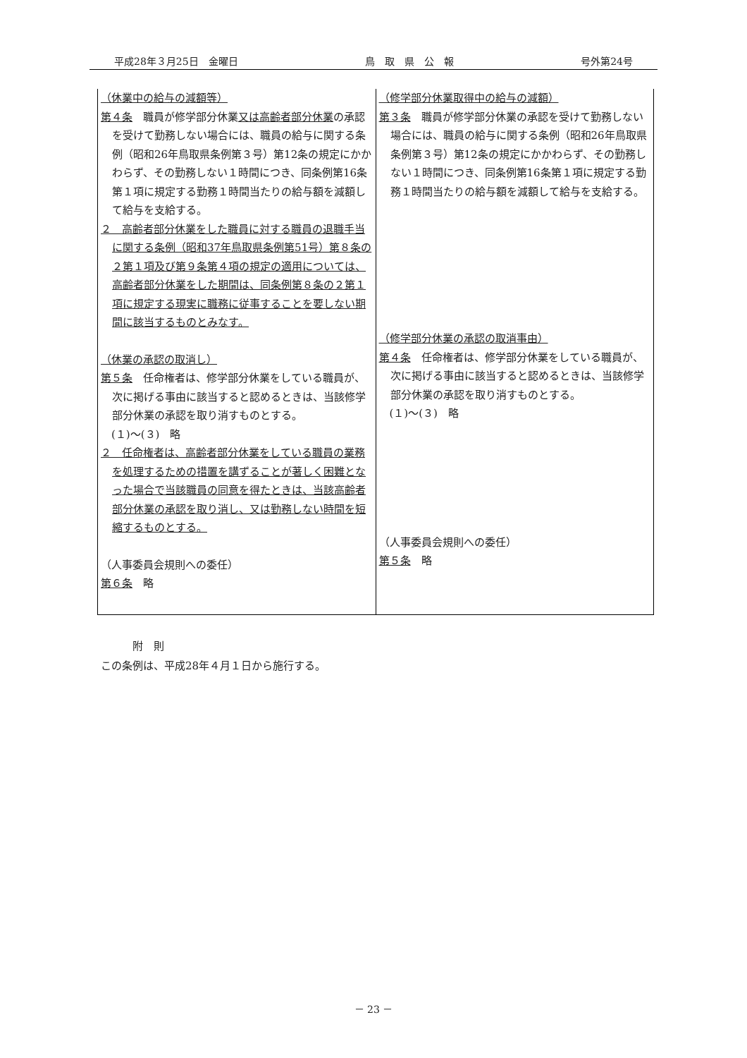平成28年３月25日　金曜日 鳥　取　県　公　報 号外第24号
| （休業中の給与の減額等） 第４条 職員が修学部分休業 又は高齢者部分休業 の承認を受けて勤務しない場合には、職員の給与に関する条例（昭和26年鳥取県条例第３号）第12条の規定にかかわらず、その勤務しない１時間につき、同条例第16条第１項に規定する勤務１時間当たりの給与額を減額して給与を支給する。 ２ 高齢者部分休業をした職員に対する職員の退職手当に関する条例（昭和37年鳥取県条例第51号）第８条の２第１項及び第９条第４項の規定の適用については、高齢者部分休業をした期間は、同条例第８条の２第１項に規定する現実に職務に従事することを要しない期間に該当するものとみなす。 （休業の承認の取消し） 第５条 任命権者は、修学部分休業をしている職員が、次に掲げる事由に該当すると認めるときは、当該修学部分休業の承認を取り消すものとする。 (１)～(３) 略 ２ 任命権者は、高齢者部分休業をしている職員の業務を処理するための措置を講ずることが著しく困難となった場合で当該職員の同意を得たときは、当該高齢者部分休業の承認を取り消し、又は勤務しない時間を短縮するものとする。 （人事委員会規則への委任） 第６条 略 | （修学部分休業取得中の給与の減額） 第３条 職員が修学部分休業の承認を受けて勤務しない場合には、職員の給与に関する条例（昭和26年鳥取県条例第３号）第12条の規定にかかわらず、その勤務しない１時間につき、同条例第16条第１項に規定する勤務１時間当たりの給与額を減額して給与を支給する。 （修学部分休業の承認の取消事由） 第４条 任命権者は、修学部分休業をしている職員が、次に掲げる事由に該当すると認めるときは、当該修学部分休業の承認を取り消すものとする。 (１)～(３) 略 （人事委員会規則への委任） 第５条 略 |
　　　附　則
この条例は、平成28年４月１日から施行する。
－ 23 －